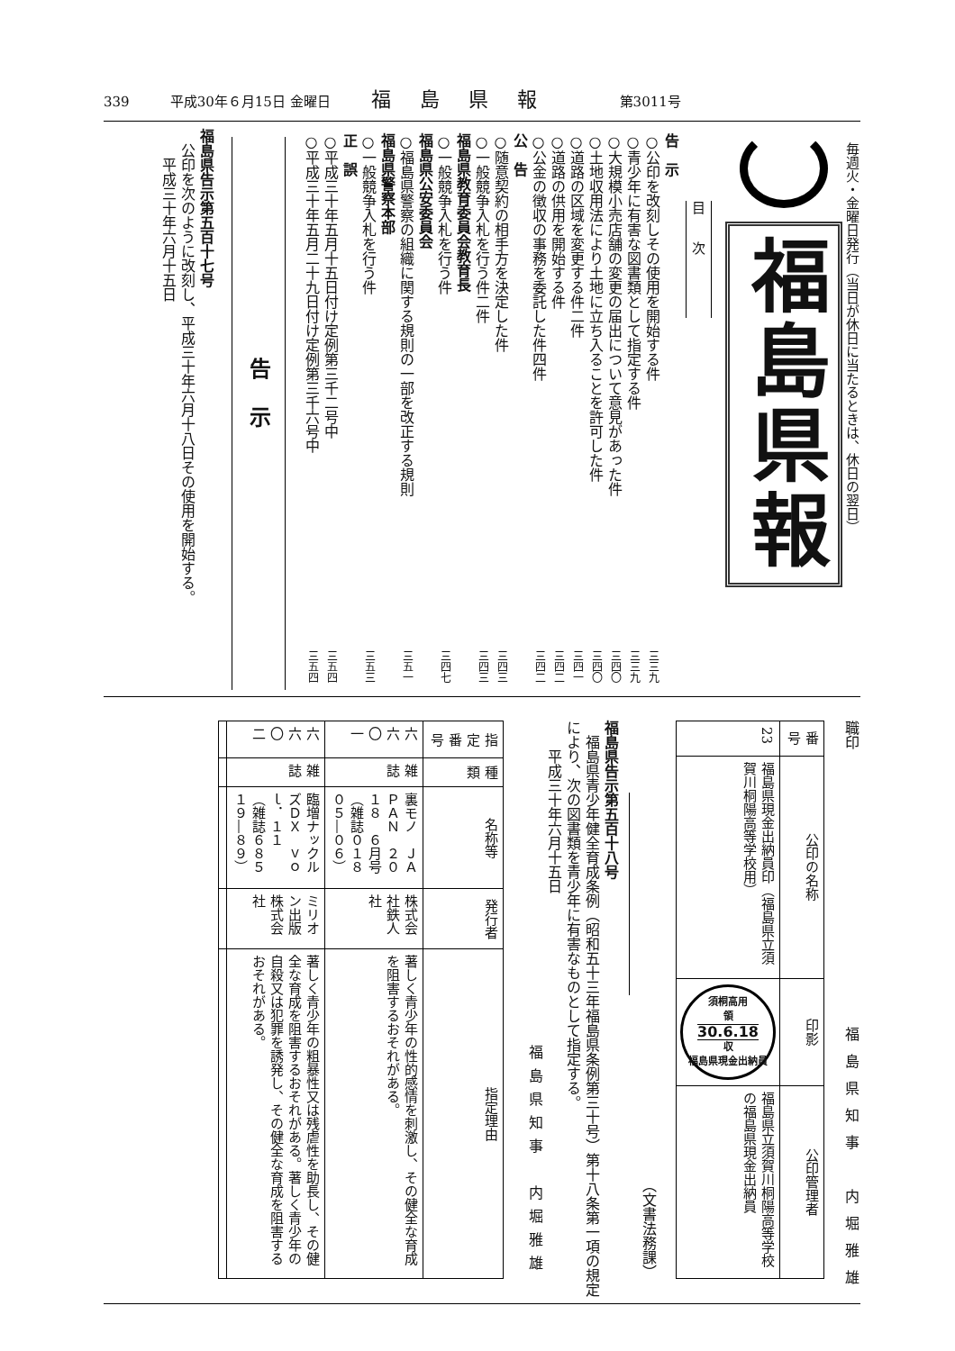339 平成30年６月15日 金曜日 福島県報 第3011号
毎週火・金曜日発行（当日が休日に当たるときは、休日の翌日）
福島県報
目次
告　示
○公印を改刻しその使用を開始する件 三三九
○青少年に有害な図書類として指定する件 三三九
○大規模小売店舗の変更の届出について意見があった件 三四〇
○土地収用法により土地に立ち入ることを許可した件 三四〇
○道路の区域を変更する件二件 三四一
○道路の供用を開始する件 三四二
○公金の徴収の事務を委託した件四件 三四二
公　告
○随意契約の相手方を決定した件 三四三
○一般競争入札を行う件二件 三四三
福島県教育委員会教育長
○一般競争入札を行う件 三四七
福島県公安委員会
○福島県警察の組織に関する規則の一部を改正する規則 三五一
福島県警察本部
○一般競争入札を行う件 三五三
正　誤
○平成三十年五月十五日付け定例第三千二号中 三五四
○平成三十年五月二十九日付け定例第三千六号中 三五四
告示
福島県告示第五百十七号
　公印を次のように改刻し、平成三十年六月十八日その使用を開始する。
　　平成三十年六月十五日
職印
福島県知事　内堀雅雄
| 番号 | 公印の名称 | 印影 | 公印管理者 |
| --- | --- | --- | --- |
| 23 | 福島県現金出納員印（福島県立須賀川桐陽高等学校用） | 須桐高用 領 30.6.18 収 福島県現金出納員 | 福島県立須賀川桐陽高等学校の福島県現金出納員 |
（文書法務課）
福島県告示第五百十八号
　福島県青少年健全育成条例（昭和五十三年福島県条例第三十号）第十八条第一項の規定により、次の図書類を青少年に有害なものとして指定する。
　　平成三十年六月十五日
福島県知事　内堀雅雄
| 指定番号 | 種類 | 名称等 | 発行者 | 指定理由 |
| --- | --- | --- | --- | --- |
| 六六〇一 | 雑誌 | 裏モノ ＪＡＰＡＮ ２０１８ ６月号 （雑誌０１８０５―０６） | 株式会社鉄人社 | 著しく青少年の性的感情を刺激し、その健全な育成を阻害するおそれがある。 |
| 六六〇二 | 雑誌 | 臨増ナックルズＤＸ ｖｏｌ．１１ （雑誌６８５１９―８９） | ミリオン出版株式会社 | 著しく青少年の粗暴性又は残虐性を助長し、その健全な育成を阻害するおそれがある。著しく青少年の自殺又は犯罪を誘発し、その健全な育成を阻害するおそれがある。 |